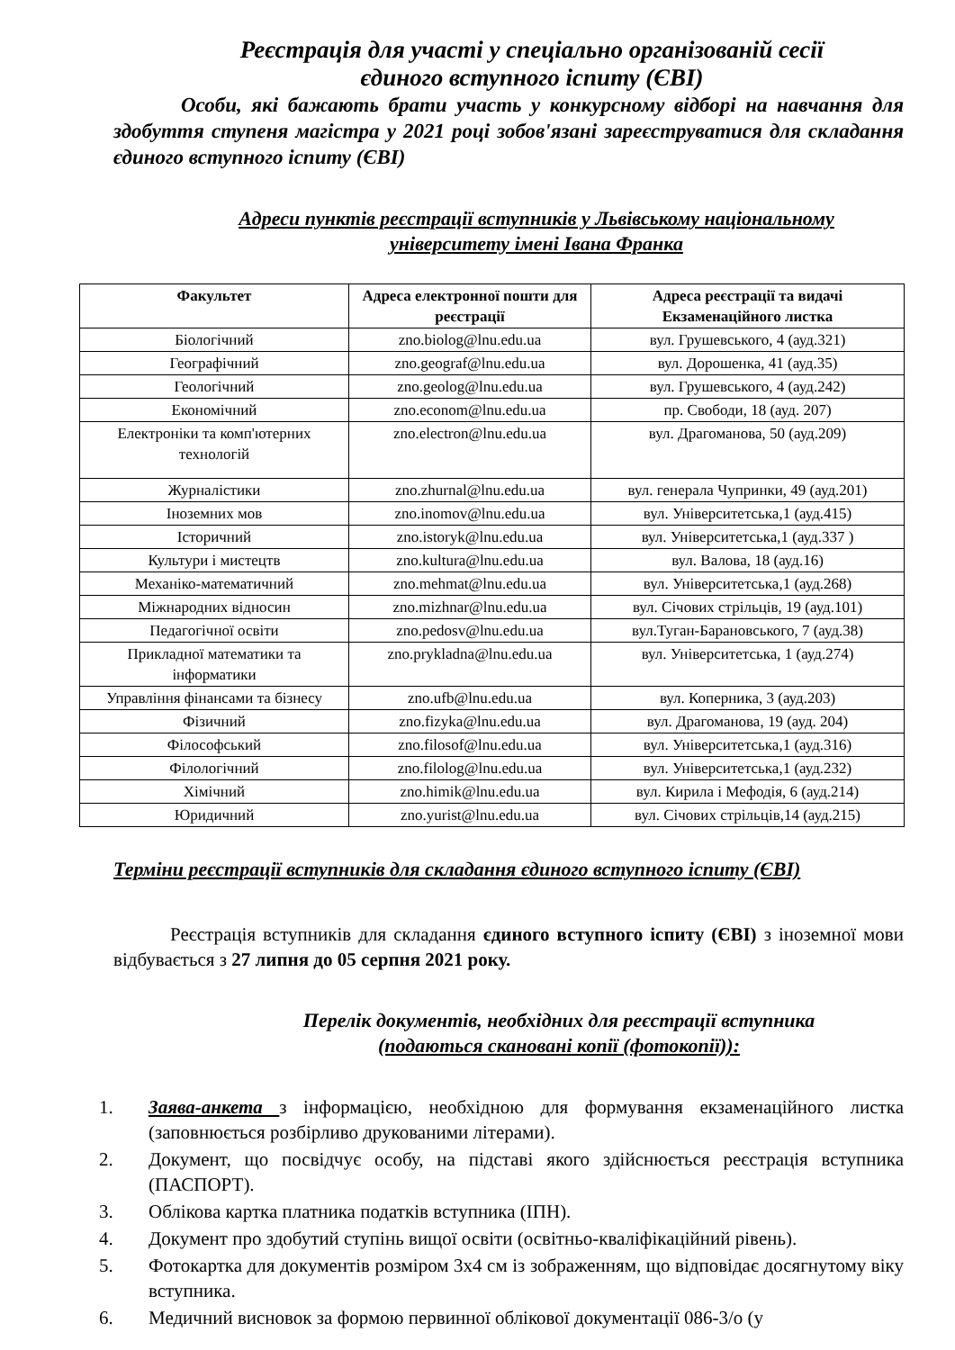Реєстрація для участі у спеціально організованій сесії
єдиного вступного іспиту (ЄВІ)
Особи, які бажають брати участь у конкурсному відборі на навчання для здобуття ступеня магістра у 2021 році зобов'язані зареєструватися для складання єдиного вступного іспиту (ЄВІ)
Адреси пунктів реєстрації вступників у Львівському національному
університету імені Івана Франка
| Факультет | Адреса електронної пошти для реєстрації | Адреса реєстрації та видачі Екзаменаційного листка |
| --- | --- | --- |
| Біологічний | zno.biolog@lnu.edu.ua | вул. Грушевського, 4 (ауд.321) |
| Географічний | zno.geograf@lnu.edu.ua | вул. Дорошенка, 41 (ауд.35) |
| Геологічний | zno.geolog@lnu.edu.ua | вул. Грушевського, 4 (ауд.242) |
| Економічний | zno.econom@lnu.edu.ua | пр. Свободи, 18 (ауд. 207) |
| Електроніки та комп'ютерних технологій | zno.electron@lnu.edu.ua | вул. Драгоманова, 50 (ауд.209) |
| Журналістики | zno.zhurnal@lnu.edu.ua | вул. генерала Чупринки, 49 (ауд.201) |
| Іноземних мов | zno.inomov@lnu.edu.ua | вул. Університетська,1 (ауд.415) |
| Історичний | zno.istoryk@lnu.edu.ua | вул. Університетська,1 (ауд.337 ) |
| Культури і мистецтв | zno.kultura@lnu.edu.ua | вул. Валова, 18 (ауд.16) |
| Механіко-математичний | zno.mehmat@lnu.edu.ua | вул. Університетська,1 (ауд.268) |
| Міжнародних відносин | zno.mizhnar@lnu.edu.ua | вул. Січових стрільців, 19 (ауд.101) |
| Педагогічної освіти | zno.pedosv@lnu.edu.ua | вул.Туган-Барановського, 7 (ауд.38) |
| Прикладної математики та інформатики | zno.prykladna@lnu.edu.ua | вул. Університетська, 1 (ауд.274) |
| Управління фінансами та бізнесу | zno.ufb@lnu.edu.ua | вул. Коперника, 3 (ауд.203) |
| Фізичний | zno.fizyka@lnu.edu.ua | вул. Драгоманова, 19 (ауд. 204) |
| Філософський | zno.filosof@lnu.edu.ua | вул. Університетська,1 (ауд.316) |
| Філологічний | zno.filolog@lnu.edu.ua | вул. Університетська,1 (ауд.232) |
| Хімічний | zno.himik@lnu.edu.ua | вул. Кирила і Мефодія, 6 (ауд.214) |
| Юридичний | zno.yurist@lnu.edu.ua | вул. Січових стрільців,14 (ауд.215) |
Терміни реєстрації вступників для складання єдиного вступного іспиту (ЄВІ)
Реєстрація вступників для складання єдиного вступного іспиту (ЄВІ) з іноземної мови відбувається з 27 липня до 05 серпня 2021 року.
Перелік документів, необхідних для реєстрації вступника
(подаються скановані копії (фотокопії)):
1. Заява-анкета з інформацією, необхідною для формування екзаменаційного листка (заповнюється розбірливо друкованими літерами).
2. Документ, що посвідчує особу, на підставі якого здійснюється реєстрація вступника (ПАСПОРТ).
3. Облікова картка платника податків вступника (ІПН).
4. Документ про здобутий ступінь вищої освіти (освітньо-кваліфікаційний рівень).
5. Фотокартка для документів розміром 3х4 см із зображенням, що відповідає досягнутому віку вступника.
6. Медичний висновок за формою первинної облікової документації 086-3/о (у